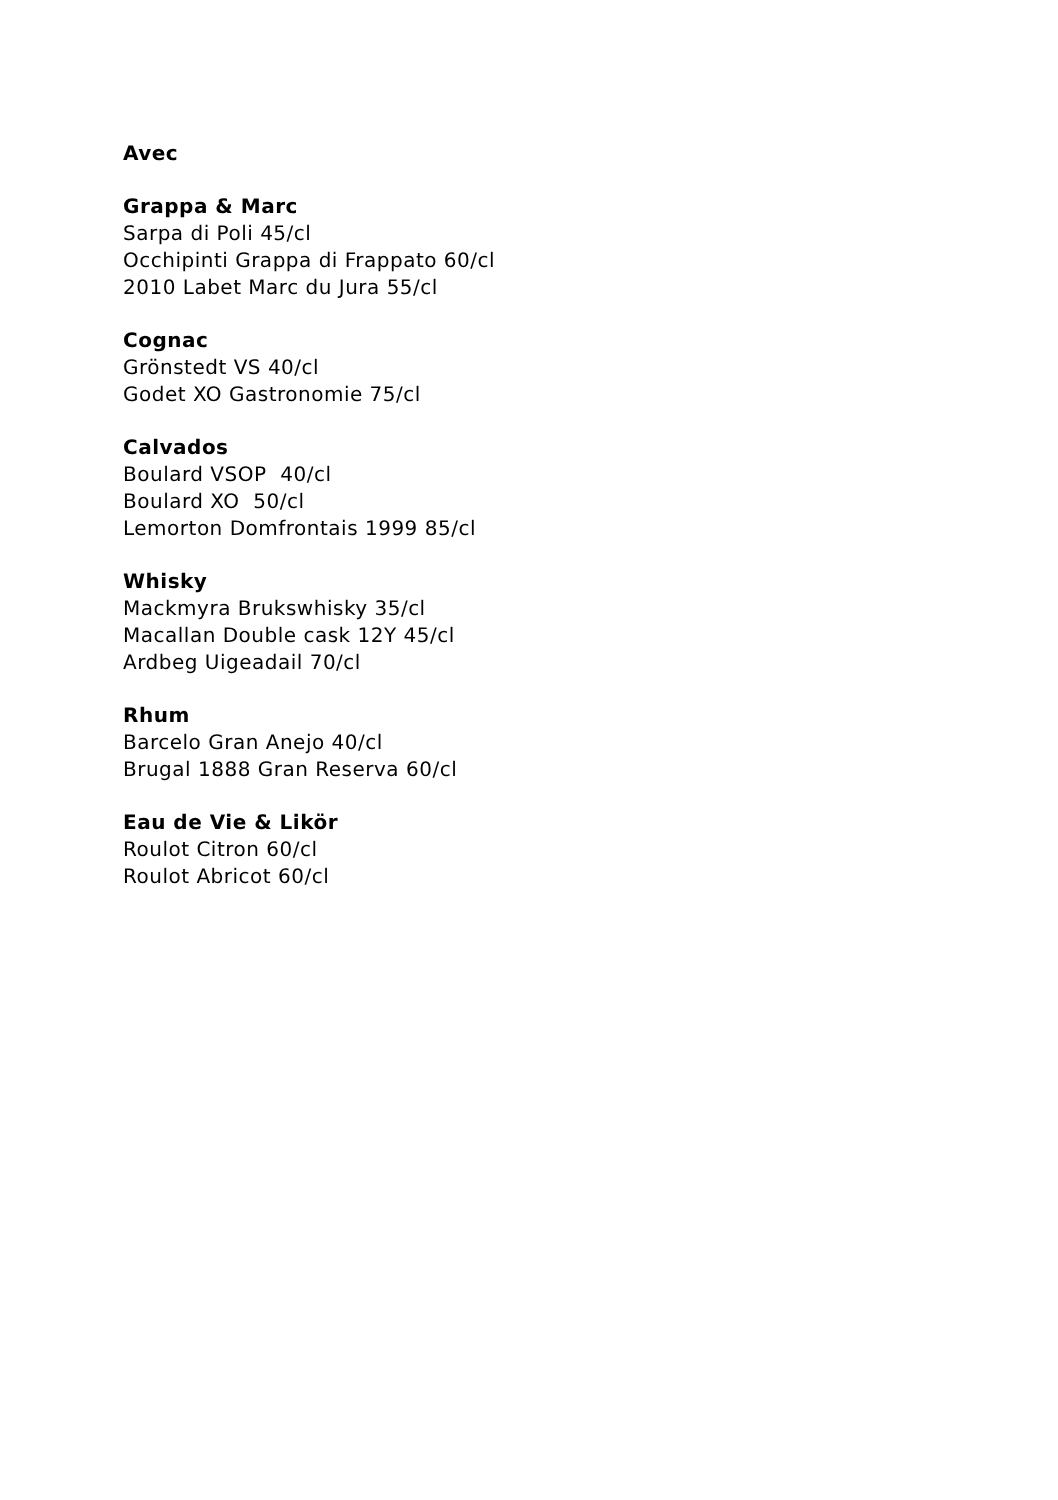Avec
Grappa & Marc
Sarpa di Poli 45/cl
Occhipinti Grappa di Frappato 60/cl
2010 Labet Marc du Jura 55/cl
Cognac
Grönstedt VS 40/cl
Godet XO Gastronomie 75/cl
Calvados
Boulard VSOP 40/cl
Boulard XO 50/cl
Lemorton Domfrontais 1999 85/cl
Whisky
Mackmyra Brukswhisky 35/cl
Macallan Double cask 12Y 45/cl
Ardbeg Uigeadail 70/cl
Rhum
Barcelo Gran Anejo 40/cl
Brugal 1888 Gran Reserva 60/cl
Eau de Vie & Likör
Roulot Citron 60/cl
Roulot Abricot 60/cl